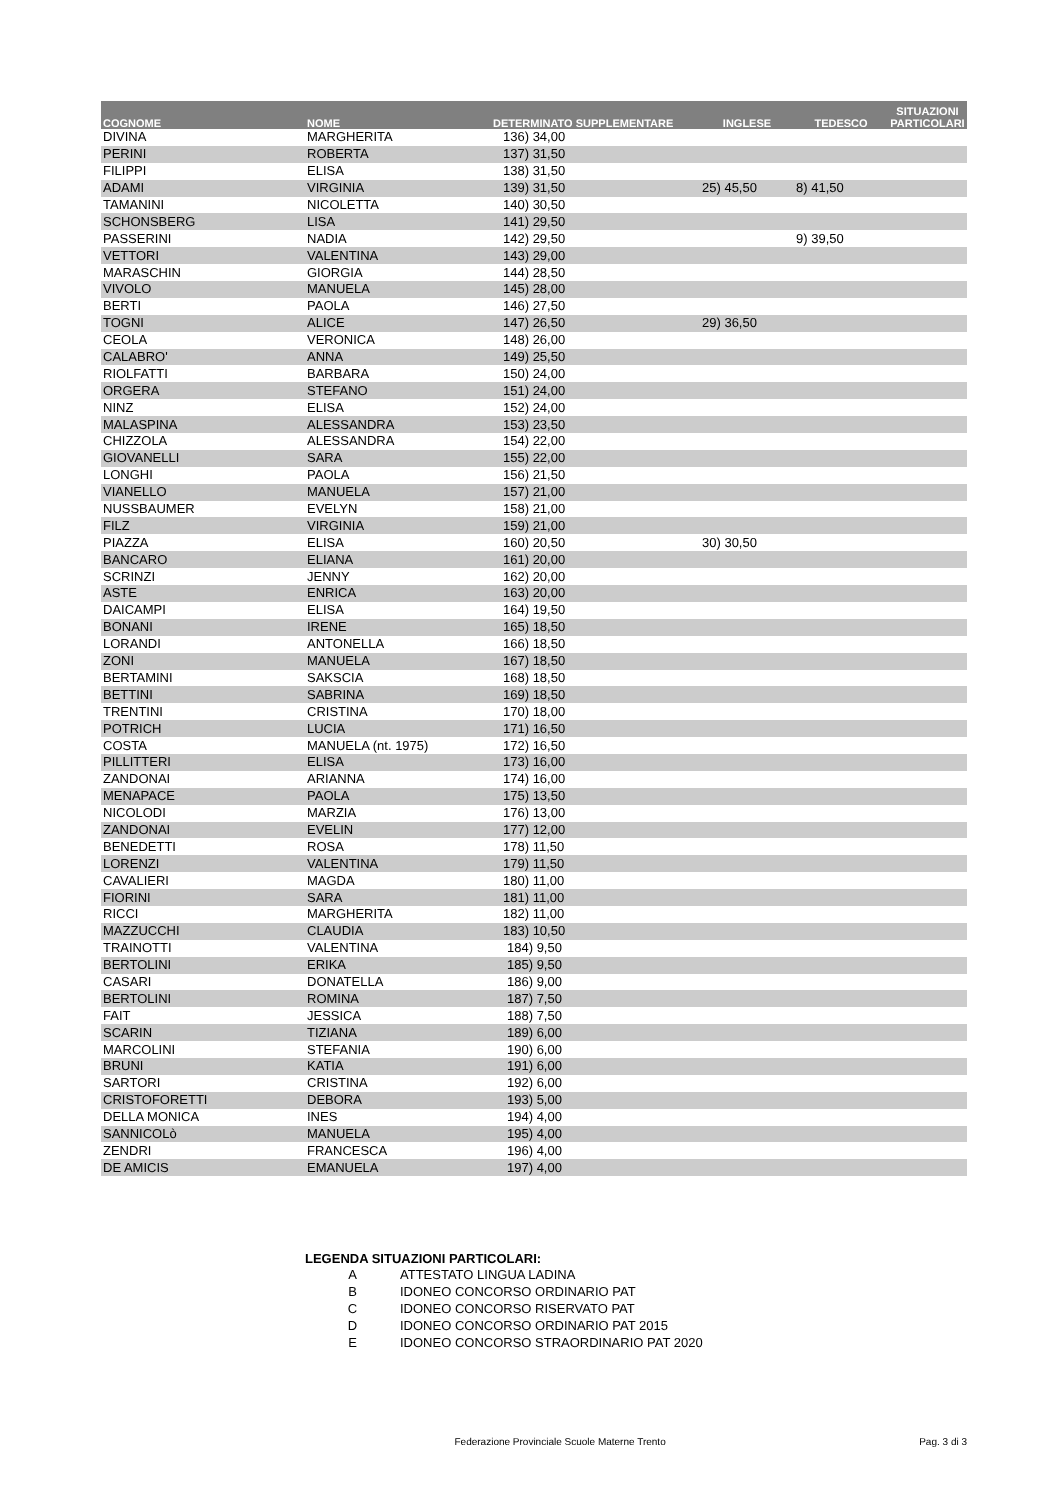| COGNOME | NOME | DETERMINATO SUPPLEMENTARE | INGLESE | TEDESCO | SITUAZIONI PARTICOLARI |
| --- | --- | --- | --- | --- | --- |
| DIVINA | MARGHERITA | 136) 34,00 | | | |
| PERINI | ROBERTA | 137) 31,50 | | | |
| FILIPPI | ELISA | 138) 31,50 | | | |
| ADAMI | VIRGINIA | 139) 31,50 | 25) 45,50 | 8) 41,50 | |
| TAMANINI | NICOLETTA | 140) 30,50 | | | |
| SCHONSBERG | LISA | 141) 29,50 | | | |
| PASSERINI | NADIA | 142) 29,50 | | 9) 39,50 | |
| VETTORI | VALENTINA | 143) 29,00 | | | |
| MARASCHIN | GIORGIA | 144) 28,50 | | | |
| VIVOLO | MANUELA | 145) 28,00 | | | |
| BERTI | PAOLA | 146) 27,50 | | | |
| TOGNI | ALICE | 147) 26,50 | 29) 36,50 | | |
| CEOLA | VERONICA | 148) 26,00 | | | |
| CALABRO' | ANNA | 149) 25,50 | | | |
| RIOLFATTI | BARBARA | 150) 24,00 | | | |
| ORGERA | STEFANO | 151) 24,00 | | | |
| NINZ | ELISA | 152) 24,00 | | | |
| MALASPINA | ALESSANDRA | 153) 23,50 | | | |
| CHIZZOLA | ALESSANDRA | 154) 22,00 | | | |
| GIOVANELLI | SARA | 155) 22,00 | | | |
| LONGHI | PAOLA | 156) 21,50 | | | |
| VIANELLO | MANUELA | 157) 21,00 | | | |
| NUSSBAUMER | EVELYN | 158) 21,00 | | | |
| FILZ | VIRGINIA | 159) 21,00 | | | |
| PIAZZA | ELISA | 160) 20,50 | 30) 30,50 | | |
| BANCARO | ELIANA | 161) 20,00 | | | |
| SCRINZI | JENNY | 162) 20,00 | | | |
| ASTE | ENRICA | 163) 20,00 | | | |
| DAICAMPI | ELISA | 164) 19,50 | | | |
| BONANI | IRENE | 165) 18,50 | | | |
| LORANDI | ANTONELLA | 166) 18,50 | | | |
| ZONI | MANUELA | 167) 18,50 | | | |
| BERTAMINI | SAKSCIA | 168) 18,50 | | | |
| BETTINI | SABRINA | 169) 18,50 | | | |
| TRENTINI | CRISTINA | 170) 18,00 | | | |
| POTRICH | LUCIA | 171) 16,50 | | | |
| COSTA | MANUELA (nt. 1975) | 172) 16,50 | | | |
| PILLITTERI | ELISA | 173) 16,00 | | | |
| ZANDONAI | ARIANNA | 174) 16,00 | | | |
| MENAPACE | PAOLA | 175) 13,50 | | | |
| NICOLODI | MARZIA | 176) 13,00 | | | |
| ZANDONAI | EVELIN | 177) 12,00 | | | |
| BENEDETTI | ROSA | 178) 11,50 | | | |
| LORENZI | VALENTINA | 179) 11,50 | | | |
| CAVALIERI | MAGDA | 180) 11,00 | | | |
| FIORINI | SARA | 181) 11,00 | | | |
| RICCI | MARGHERITA | 182) 11,00 | | | |
| MAZZUCCHI | CLAUDIA | 183) 10,50 | | | |
| TRAINOTTI | VALENTINA | 184) 9,50 | | | |
| BERTOLINI | ERIKA | 185) 9,50 | | | |
| CASARI | DONATELLA | 186) 9,00 | | | |
| BERTOLINI | ROMINA | 187) 7,50 | | | |
| FAIT | JESSICA | 188) 7,50 | | | |
| SCARIN | TIZIANA | 189) 6,00 | | | |
| MARCOLINI | STEFANIA | 190) 6,00 | | | |
| BRUNI | KATIA | 191) 6,00 | | | |
| SARTORI | CRISTINA | 192) 6,00 | | | |
| CRISTOFORETTI | DEBORA | 193) 5,00 | | | |
| DELLA MONICA | INES | 194) 4,00 | | | |
| SANNICOLò | MANUELA | 195) 4,00 | | | |
| ZENDRI | FRANCESCA | 196) 4,00 | | | |
| DE AMICIS | EMANUELA | 197) 4,00 | | | |
LEGENDA SITUAZIONI PARTICOLARI:
| A | ATTESTATO LINGUA LADINA |
| B | IDONEO CONCORSO ORDINARIO PAT |
| C | IDONEO CONCORSO RISERVATO PAT |
| D | IDONEO CONCORSO ORDINARIO PAT 2015 |
| E | IDONEO CONCORSO STRAORDINARIO PAT 2020 |
Federazione Provinciale Scuole Materne Trento Pag. 3 di 3